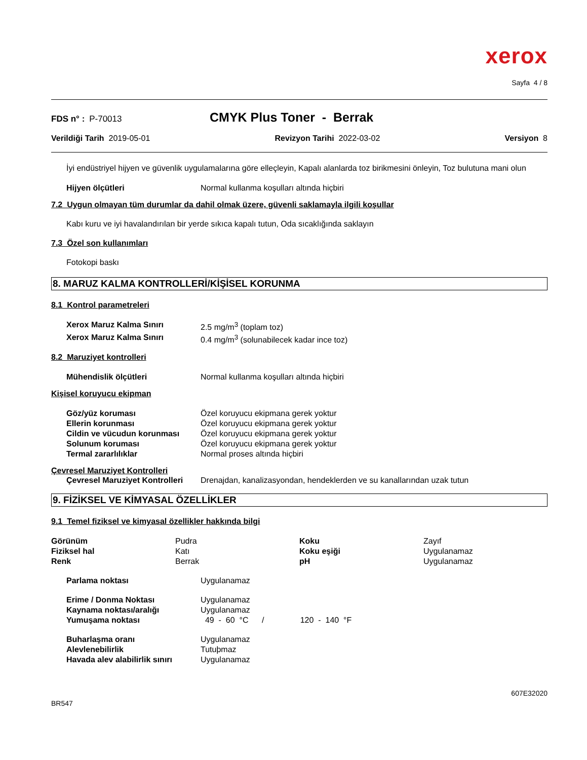xerox
Sayfa 4 / 8
FDS n° : P-70013
CMYK Plus Toner - Berrak
Verildiği Tarih 2019-05-01 Revizyon Tarihi 2022-03-02 Versiyon 8
İyi endüstriyel hijyen ve güvenlik uygulamalarına göre elleçleyin, Kapalı alanlarda toz birikmesini önleyin, Toz bulutuna mani olun
| Hijyen ölçütleri | Normal kullanma koşulları altında hiçbiri |
7.2 Uygun olmayan tüm durumlar da dahil olmak üzere, güvenli saklamayla ilgili koşullar
Kabı kuru ve iyi havalandırılan bir yerde sıkıca kapalı tutun, Oda sıcaklığında saklayın
7.3 Özel son kullanımları
Fotokopi baskı
8. MARUZ KALMA KONTROLLERİ/KİŞİSEL KORUNMA
8.1 Kontrol parametreleri
| Xerox Maruz Kalma Sınırı | 2.5 mg/m<sup>3</sup> (toplam toz) |
| Xerox Maruz Kalma Sınırı | 0.4 mg/m<sup>3</sup> (solunabilecek kadar ince toz) |
8.2 Maruziyet kontrolleri
| Mühendislik ölçütleri | Normal kullanma koşulları altında hiçbiri |
Kişisel koruyucu ekipman
| Göz/yüz koruması | Özel koruyucu ekipmana gerek yoktur |
| Ellerin korunması | Özel koruyucu ekipmana gerek yoktur |
| Cildin ve vücudun korunması | Özel koruyucu ekipmana gerek yoktur |
| Solunum koruması | Özel koruyucu ekipmana gerek yoktur |
| Termal zararlılıklar | Normal proses altında hiçbiri |
Çevresel Maruziyet Kontrolleri
| Çevresel Maruziyet Kontrolleri | Drenajdan, kanalizasyondan, hendeklerden ve su kanallarından uzak tutun |
9. FİZİKSEL VE KİMYASAL ÖZELLİKLER
9.1 Temel fiziksel ve kimyasal özellikler hakkında bilgi
| Görünüm | Pudra | Koku | Zayıf |
| Fiziksel hal | Katı | Koku eşiği | Uygulanamaz |
| Renk | Berrak | pH | Uygulanamaz |
| Parlama noktası | Uygulanamaz |
| Erime / Donma Noktası | Uygulanamaz |
| Kaynama noktası/aralığı | Uygulanamaz |
| Yumuşama noktası | 49 - 60 °C / 120 - 140 °F |
| Buharlaşma oranı | Uygulanamaz |
| Alevlenebilirlik | Tutuþmaz |
| Havada alev alabilirlik sınırı | Uygulanamaz |
607E32020
BR547